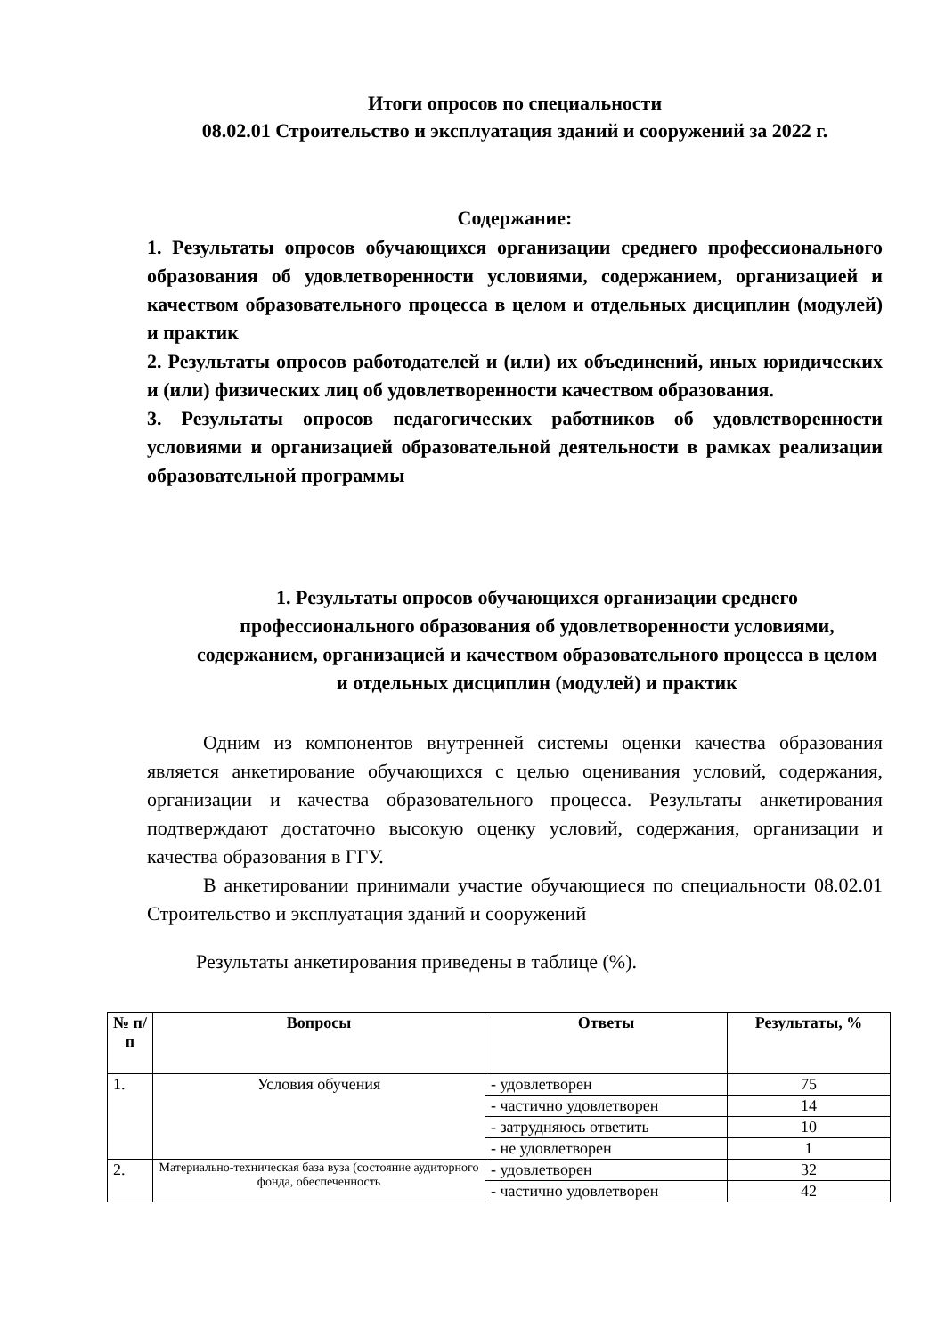Итоги опросов по специальности
08.02.01 Строительство и эксплуатация зданий и сооружений за 2022 г.
Содержание:
1. Результаты опросов обучающихся организации среднего профессионального образования об удовлетворенности условиями, содержанием, организацией и качеством образовательного процесса в целом и отдельных дисциплин (модулей) и практик
2. Результаты опросов работодателей и (или) их объединений, иных юридических и (или) физических лиц об удовлетворенности качеством образования.
3. Результаты опросов педагогических работников об удовлетворенности условиями и организацией образовательной деятельности в рамках реализации образовательной программы
1. Результаты опросов обучающихся организации среднего профессионального образования об удовлетворенности условиями, содержанием, организацией и качеством образовательного процесса в целом и отдельных дисциплин (модулей) и практик
Одним из компонентов внутренней системы оценки качества образования является анкетирование обучающихся с целью оценивания условий, содержания, организации и качества образовательного процесса. Результаты анкетирования подтверждают достаточно высокую оценку условий, содержания, организации и качества образования в ГГУ.
В анкетировании принимали участие обучающиеся по специальности 08.02.01 Строительство и эксплуатация зданий и сооружений
Результаты анкетирования приведены в таблице (%).
| № п/п | Вопросы | Ответы | Результаты, % |
| --- | --- | --- | --- |
| 1. | Условия обучения | - удовлетворен | 75 |
| | | - частично удовлетворен | 14 |
| | | - затрудняюсь ответить | 10 |
| | | - не удовлетворен | 1 |
| 2. | Материально-техническая база вуза (состояние аудиторного фонда, обеспеченность | - удовлетворен | 32 |
| | | - частично удовлетворен | 42 |